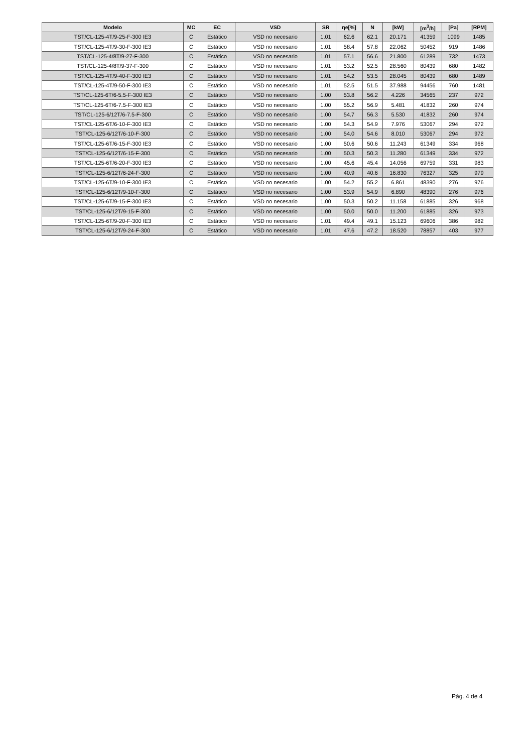| Modelo | MC | EC | VSD | SR | ηe[%] | N | [kW] | [m<sup>3</sup>/h] | [Pa] | [RPM] |
| --- | --- | --- | --- | --- | --- | --- | --- | --- | --- | --- |
| TST/CL-125-4T/9-25-F-300 IE3 | C | Estático | VSD no necesario | 1.01 | 62.6 | 62.1 | 20.171 | 41359 | 1099 | 1485 |
| TST/CL-125-4T/9-30-F-300 IE3 | C | Estático | VSD no necesario | 1.01 | 58.4 | 57.8 | 22.062 | 50452 | 919 | 1486 |
| TST/CL-125-4/8T/9-27-F-300 | C | Estático | VSD no necesario | 1.01 | 57.1 | 56.6 | 21.800 | 61289 | 732 | 1473 |
| TST/CL-125-4/8T/9-37-F-300 | C | Estático | VSD no necesario | 1.01 | 53.2 | 52.5 | 28.560 | 80439 | 680 | 1482 |
| TST/CL-125-4T/9-40-F-300 IE3 | C | Estático | VSD no necesario | 1.01 | 54.2 | 53.5 | 28.045 | 80439 | 680 | 1489 |
| TST/CL-125-4T/9-50-F-300 IE3 | C | Estático | VSD no necesario | 1.01 | 52.5 | 51.5 | 37.988 | 94456 | 760 | 1481 |
| TST/CL-125-6T/6-5.5-F-300 IE3 | C | Estático | VSD no necesario | 1.00 | 53.8 | 56.2 | 4.226 | 34565 | 237 | 972 |
| TST/CL-125-6T/6-7.5-F-300 IE3 | C | Estático | VSD no necesario | 1.00 | 55.2 | 56.9 | 5.481 | 41832 | 260 | 974 |
| TST/CL-125-6/12T/6-7.5-F-300 | C | Estático | VSD no necesario | 1.00 | 54.7 | 56.3 | 5.530 | 41832 | 260 | 974 |
| TST/CL-125-6T/6-10-F-300 IE3 | C | Estático | VSD no necesario | 1.00 | 54.3 | 54.9 | 7.976 | 53067 | 294 | 972 |
| TST/CL-125-6/12T/6-10-F-300 | C | Estático | VSD no necesario | 1.00 | 54.0 | 54.6 | 8.010 | 53067 | 294 | 972 |
| TST/CL-125-6T/6-15-F-300 IE3 | C | Estático | VSD no necesario | 1.00 | 50.6 | 50.6 | 11.243 | 61349 | 334 | 968 |
| TST/CL-125-6/12T/6-15-F-300 | C | Estático | VSD no necesario | 1.00 | 50.3 | 50.3 | 11.280 | 61349 | 334 | 972 |
| TST/CL-125-6T/6-20-F-300 IE3 | C | Estático | VSD no necesario | 1.00 | 45.6 | 45.4 | 14.056 | 69759 | 331 | 983 |
| TST/CL-125-6/12T/6-24-F-300 | C | Estático | VSD no necesario | 1.00 | 40.9 | 40.6 | 16.830 | 76327 | 325 | 979 |
| TST/CL-125-6T/9-10-F-300 IE3 | C | Estático | VSD no necesario | 1.00 | 54.2 | 55.2 | 6.861 | 48390 | 276 | 976 |
| TST/CL-125-6/12T/9-10-F-300 | C | Estático | VSD no necesario | 1.00 | 53.9 | 54.9 | 6.890 | 48390 | 276 | 976 |
| TST/CL-125-6T/9-15-F-300 IE3 | C | Estático | VSD no necesario | 1.00 | 50.3 | 50.2 | 11.158 | 61885 | 326 | 968 |
| TST/CL-125-6/12T/9-15-F-300 | C | Estático | VSD no necesario | 1.00 | 50.0 | 50.0 | 11.200 | 61885 | 326 | 973 |
| TST/CL-125-6T/9-20-F-300 IE3 | C | Estático | VSD no necesario | 1.01 | 49.4 | 49.1 | 15.123 | 69606 | 386 | 982 |
| TST/CL-125-6/12T/9-24-F-300 | C | Estático | VSD no necesario | 1.01 | 47.6 | 47.2 | 18.520 | 78857 | 403 | 977 |
Pág. 4 de 4